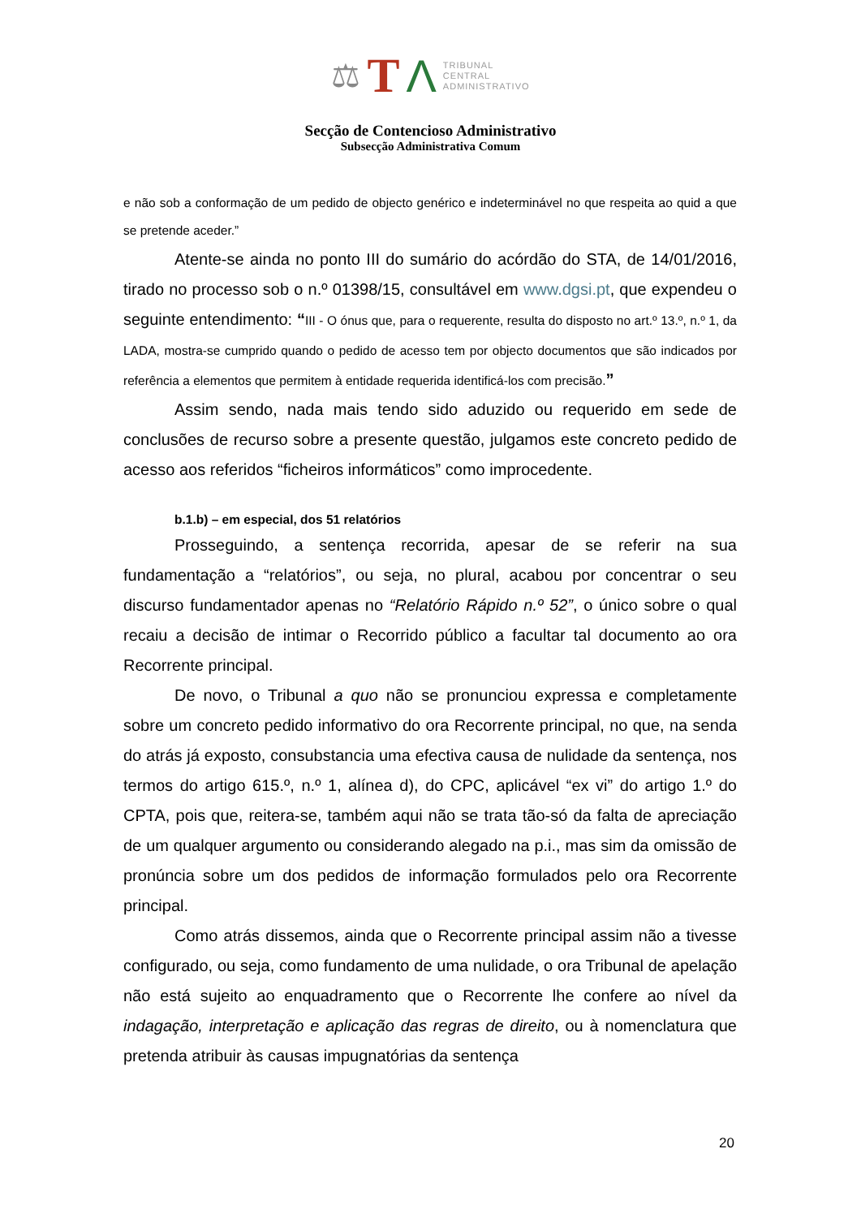⚖ T Λ
TRIBUNAL
CENTRAL
ADMINISTRATIVO
Secção de Contencioso Administrativo
Subsecção Administrativa Comum
e não sob a conformação de um pedido de objecto genérico e indeterminável no que respeita ao quid a que se pretende aceder.”
Atente-se ainda no ponto III do sumário do acórdão do STA, de 14/01/2016, tirado no processo sob o n.º 01398/15, consultável em www.dgsi.pt, que expendeu o seguinte entendimento: “III - O ónus que, para o requerente, resulta do disposto no art.º 13.º, n.º 1, da LADA, mostra-se cumprido quando o pedido de acesso tem por objecto documentos que são indicados por referência a elementos que permitem à entidade requerida identificá-los com precisão.”
Assim sendo, nada mais tendo sido aduzido ou requerido em sede de conclusões de recurso sobre a presente questão, julgamos este concreto pedido de acesso aos referidos “ficheiros informáticos” como improcedente.
b.1.b) – em especial, dos 51 relatórios
Prosseguindo, a sentença recorrida, apesar de se referir na sua fundamentação a “relatórios”, ou seja, no plural, acabou por concentrar o seu discurso fundamentador apenas no “Relatório Rápido n.º 52”, o único sobre o qual recaiu a decisão de intimar o Recorrido público a facultar tal documento ao ora Recorrente principal.
De novo, o Tribunal a quo não se pronunciou expressa e completamente sobre um concreto pedido informativo do ora Recorrente principal, no que, na senda do atrás já exposto, consubstancia uma efectiva causa de nulidade da sentença, nos termos do artigo 615.º, n.º 1, alínea d), do CPC, aplicável “ex vi” do artigo 1.º do CPTA, pois que, reitera-se, também aqui não se trata tão-só da falta de apreciação de um qualquer argumento ou considerando alegado na p.i., mas sim da omissão de pronúncia sobre um dos pedidos de informação formulados pelo ora Recorrente principal.
Como atrás dissemos, ainda que o Recorrente principal assim não a tivesse configurado, ou seja, como fundamento de uma nulidade, o ora Tribunal de apelação não está sujeito ao enquadramento que o Recorrente lhe confere ao nível da indagação, interpretação e aplicação das regras de direito, ou à nomenclatura que pretenda atribuir às causas impugnatórias da sentença
20